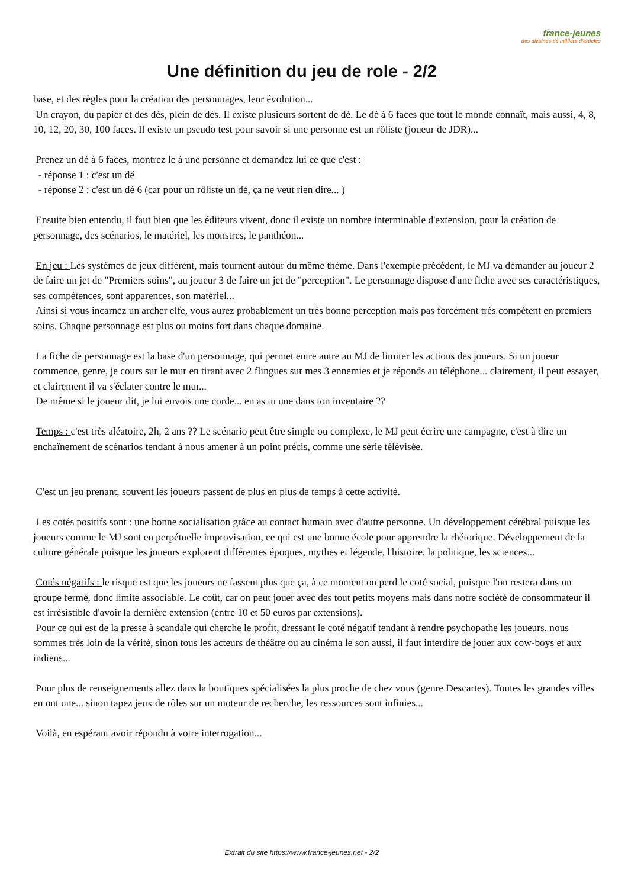france-jeunes
des dizaines de milliers d'articles
Une définition du jeu de role - 2/2
base, et des règles pour la création des personnages, leur évolution...
Un crayon, du papier et des dés, plein de dés. Il existe plusieurs sortent de dé. Le dé à 6 faces que tout le monde connaît, mais aussi, 4, 8, 10, 12, 20, 30, 100 faces. Il existe un pseudo test pour savoir si une personne est un rôliste (joueur de JDR)...
Prenez un dé à 6 faces, montrez le à une personne et demandez lui ce que c'est :
- réponse 1 : c'est un dé
- réponse 2 : c'est un dé 6 (car pour un rôliste un dé, ça ne veut rien dire... )
Ensuite bien entendu, il faut bien que les éditeurs vivent, donc il existe un nombre interminable d'extension, pour la création de personnage, des scénarios, le matériel, les monstres, le panthéon...
En jeu : Les systèmes de jeux diffèrent, mais tournent autour du même thème. Dans l'exemple précédent, le MJ va demander au joueur 2 de faire un jet de "Premiers soins", au joueur 3 de faire un jet de "perception". Le personnage dispose d'une fiche avec ses caractéristiques, ses compétences, sont apparences, son matériel...
Ainsi si vous incarnez un archer elfe, vous aurez probablement un très bonne perception mais pas forcément très compétent en premiers soins. Chaque personnage est plus ou moins fort dans chaque domaine.
La fiche de personnage est la base d'un personnage, qui permet entre autre au MJ de limiter les actions des joueurs. Si un joueur commence, genre, je cours sur le mur en tirant avec 2 flingues sur mes 3 ennemies et je réponds au téléphone... clairement, il peut essayer, et clairement il va s'éclater contre le mur...
De même si le joueur dit, je lui envois une corde... en as tu une dans ton inventaire ??
Temps : c'est très aléatoire, 2h, 2 ans ?? Le scénario peut être simple ou complexe, le MJ peut écrire une campagne, c'est à dire un enchaînement de scénarios tendant à nous amener à un point précis, comme une série télévisée.
C'est un jeu prenant, souvent les joueurs passent de plus en plus de temps à cette activité.
Les cotés positifs sont : une bonne socialisation grâce au contact humain avec d'autre personne. Un développement cérébral puisque les joueurs comme le MJ sont en perpétuelle improvisation, ce qui est une bonne école pour apprendre la rhétorique. Développement de la culture générale puisque les joueurs explorent différentes époques, mythes et légende, l'histoire, la politique, les sciences...
Cotés négatifs : le risque est que les joueurs ne fassent plus que ça, à ce moment on perd le coté social, puisque l'on restera dans un groupe fermé, donc limite associable. Le coût, car on peut jouer avec des tout petits moyens mais dans notre société de consommateur il est irrésistible d'avoir la dernière extension (entre 10 et 50 euros par extensions).
Pour ce qui est de la presse à scandale qui cherche le profit, dressant le coté négatif tendant à rendre psychopathe les joueurs, nous sommes très loin de la vérité, sinon tous les acteurs de théâtre ou au cinéma le son aussi, il faut interdire de jouer aux cow-boys et aux indiens...
Pour plus de renseignements allez dans la boutiques spécialisées la plus proche de chez vous (genre Descartes). Toutes les grandes villes en ont une... sinon tapez jeux de rôles sur un moteur de recherche, les ressources sont infinies...
Voilà, en espérant avoir répondu à votre interrogation...
Extrait du site https://www.france-jeunes.net - 2/2